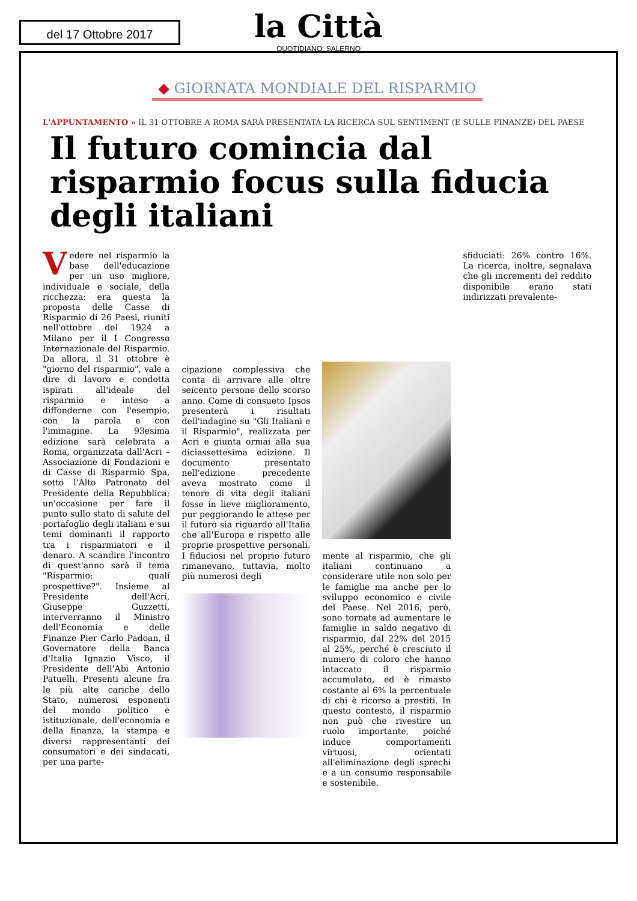del 17 Ottobre 2017
la Città
QUOTIDIANO: SALERNO
◆ GIORNATA MONDIALE DEL RISPARMIO
L'APPUNTAMENTO » IL 31 OTTOBRE A ROMA SARÀ PRESENTATA LA RICERCA SUL SENTIMENT (E SULLE FINANZE) DEL PAESE
Il futuro comincia dal risparmio focus sulla fiducia degli italiani
Vedere nel risparmio la base dell'educazione per un uso migliore, individuale e sociale, della ricchezza: era questa la proposta delle Casse di Risparmio di 26 Paesi, riuniti nell'ottobre del 1924 a Milano per il I Congresso Internazionale del Risparmio. Da allora, il 31 ottobre è "giorno del risparmio", vale a dire di lavoro e condotta ispirati all'ideale del risparmio e inteso a diffonderne con l'esempio, con la parola e con l'immagine. La 93esima edizione sarà celebrata a Roma, organizzata dall'Acri – Associazione di Fondazioni e di Casse di Risparmio Spa, sotto l'Alto Patronato del Presidente della Repubblica; un'occasione per fare il punto sullo stato di salute del portafoglio degli italiani e sui temi dominanti il rapporto tra i risparmiatori e il denaro. A scandire l'incontro di quest'anno sarà il tema "Risparmio: quali prospettive?". Insieme al Presidente dell'Acri, Giuseppe Guzzetti, interverranno il Ministro dell'Economia e delle Finanze Pier Carlo Padoan, il Governatore della Banca d'Italia Ignazio Visco, il Presidente dell'Abi Antonio Patuelli. Presenti alcune fra le più alte cariche dello Stato, numerosi esponenti del mondo politico e istituzionale, dell'economia e della finanza, la stampa e diversi rappresentanti dei consumatori e dei sindacati, per una parte-
cipazione complessiva che conta di arrivare alle oltre seicento persone dello scorso anno. Come di consueto Ipsos presenterà i risultati dell'indagine su "Gli Italiani e il Risparmio", realizzata per Acri e giunta ormai alla sua diciassettesima edizione. Il documento presentato nell'edizione precedente aveva mostrato come il tenore di vita degli italiani fosse in lieve miglioramento, pur peggiorando le attese per il futuro sia riguardo all'Italia che all'Europa e rispetto alle proprie prospettive personali. I fiduciosi nel proprio futuro rimanevano, tuttavia, molto più numerosi degli
sfiduciati: 26% contro 16%. La ricerca, inoltre, segnalava che gli incrementi del reddito disponibile erano stati indirizzati prevalente-
mente al risparmio, che gli italiani continuano a considerare utile non solo per le famiglie ma anche per lo sviluppo economico e civile del Paese. Nel 2016, però, sono tornate ad aumentare le famiglie in saldo negativo di risparmio, dal 22% del 2015 al 25%, perché è cresciuto il numero di coloro che hanno intaccato il risparmio accumulato, ed è rimasto costante al 6% la percentuale di chi è ricorso a prestiti. In questo contesto, il risparmio non può che rivestire un ruolo importante, poiché induce comportamenti virtuosi, orientati all'eliminazione degli sprechi e a un consumo responsabile e sostenibile.